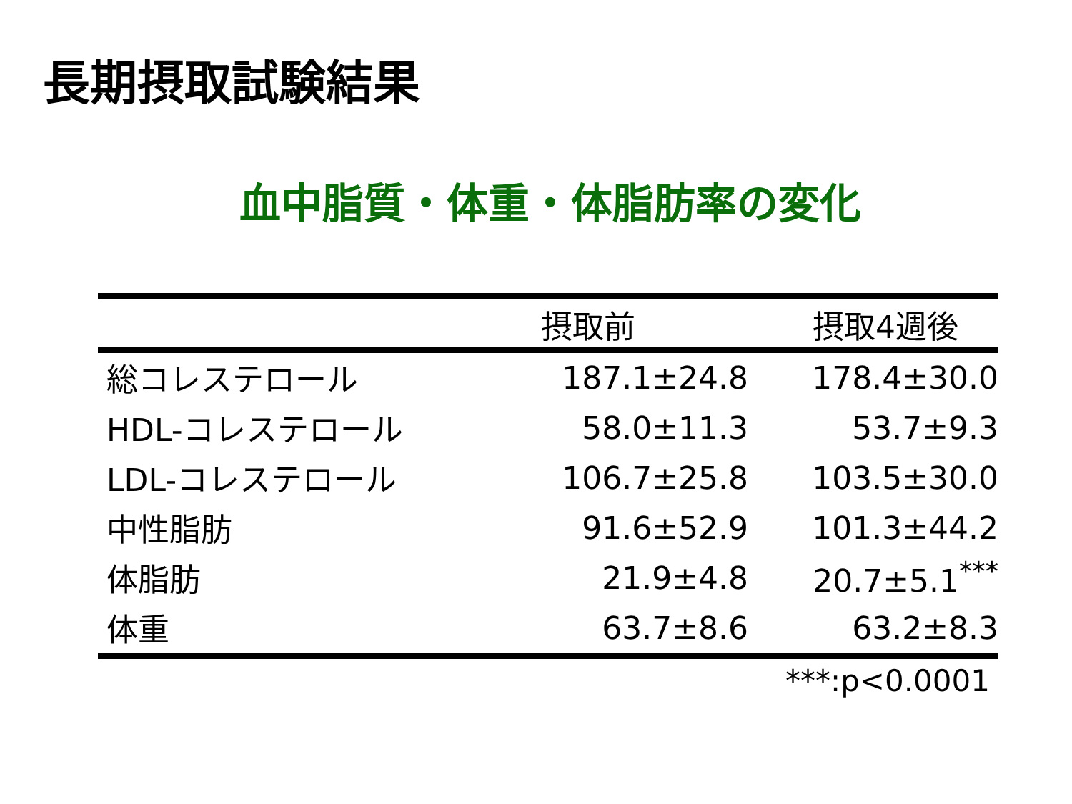長期摂取試験結果
血中脂質・体重・体脂肪率の変化
| | 摂取前 | 摂取4週後 |
| --- | --- | --- |
| 総コレステロール | 187.1±24.8 | 178.4±30.0 |
| HDL-コレステロール | 58.0±11.3 | 53.7±9.3 |
| LDL-コレステロール | 106.7±25.8 | 103.5±30.0 |
| 中性脂肪 | 91.6±52.9 | 101.3±44.2 |
| 体脂肪 | 21.9±4.8 | 20.7±5.1<sup>***</sup> |
| 体重 | 63.7±8.6 | 63.2±8.3 |
***:p<0.0001